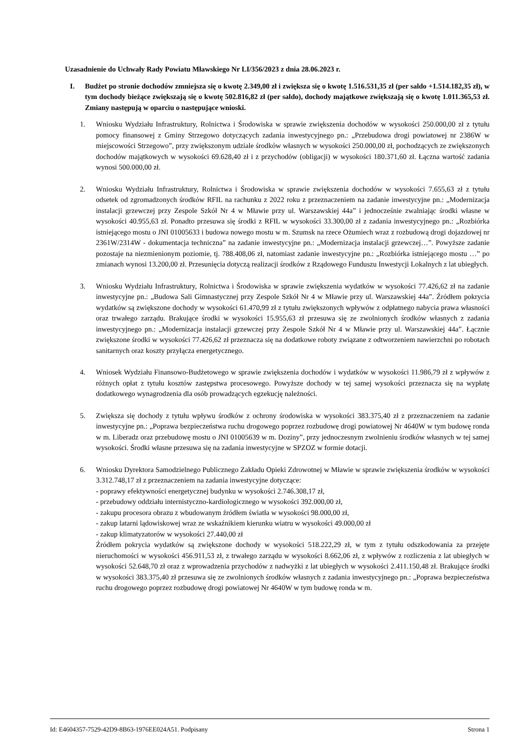Uzasadnienie do Uchwały Rady Powiatu Mławskiego Nr LI/356/2023 z dnia 28.06.2023 r.
I. Budżet po stronie dochodów zmniejsza się o kwotę 2.349,00 zł i zwiększa się o kwotę 1.516.531,35 zł (per saldo +1.514.182,35 zł), w tym dochody bieżące zwiększają się o kwotę 502.816,82 zł (per saldo), dochody majątkowe zwiększają się o kwotę 1.011.365,53 zł. Zmiany następują w oparciu o następujące wnioski.
1. Wniosku Wydziału Infrastruktury, Rolnictwa i Środowiska w sprawie zwiększenia dochodów w wysokości 250.000,00 zł z tytułu pomocy finansowej z Gminy Strzegowo dotyczących zadania inwestycyjnego pn.: „Przebudowa drogi powiatowej nr 2386W w miejscowości Strzegowo”, przy zwiększonym udziale środków własnych w wysokości 250.000,00 zł, pochodzących ze zwiększonych dochodów majątkowych w wysokości 69.628,40 zł i z przychodów (obligacji) w wysokości 180.371,60 zł. Łączna wartość zadania wynosi 500.000,00 zł.
2. Wniosku Wydziału Infrastruktury, Rolnictwa i Środowiska w sprawie zwiększenia dochodów w wysokości 7.655,63 zł z tytułu odsetek od zgromadzonych środków RFIL na rachunku z 2022 roku z przeznaczeniem na zadanie inwestycyjne pn.: „Modernizacja instalacji grzewczej przy Zespole Szkół Nr 4 w Mławie przy ul. Warszawskiej 44a” i jednocześnie zwalniając środki własne w wysokości 40.955,63 zł. Ponadto przesuwa się środki z RFIL w wysokości 33.300,00 zł z zadania inwestycyjnego pn.: „Rozbiórka istniejącego mostu o JNI 01005633 i budowa nowego mostu w m. Szumsk na rzece Ożumiech wraz z rozbudową drogi dojazdowej nr 2361W/2314W - dokumentacja techniczna” na zadanie inwestycyjne pn.: „Modernizacja instalacji grzewczej…”. Powyższe zadanie pozostaje na niezmienionym poziomie, tj. 788.408,06 zł, natomiast zadanie inwestycyjne pn.: „Rozbiórka istniejącego mostu …” po zmianach wynosi 13.200,00 zł. Przesunięcia dotyczą realizacji środków z Rządowego Funduszu Inwestycji Lokalnych z lat ubiegłych.
3. Wniosku Wydziału Infrastruktury, Rolnictwa i Środowiska w sprawie zwiększenia wydatków w wysokości 77.426,62 zł na zadanie inwestycyjne pn.: „Budowa Sali Gimnastycznej przy Zespole Szkół Nr 4 w Mławie przy ul. Warszawskiej 44a”. Źródłem pokrycia wydatków są zwiększone dochody w wysokości 61.470,99 zł z tytułu zwiększonych wpływów z odpłatnego nabycia prawa własności oraz trwałego zarządu. Brakujące środki w wysokości 15.955,63 zł przesuwa się ze zwolnionych środków własnych z zadania inwestycyjnego pn.: „Modernizacja instalacji grzewczej przy Zespole Szkół Nr 4 w Mławie przy ul. Warszawskiej 44a”. Łącznie zwiększone środki w wysokości 77.426,62 zł przeznacza się na dodatkowe roboty związane z odtworzeniem nawierzchni po robotach sanitarnych oraz koszty przyłącza energetycznego.
4. Wniosek Wydziału Finansowo-Budżetowego w sprawie zwiększenia dochodów i wydatków w wysokości 11.986,79 zł z wpływów z różnych opłat z tytułu kosztów zastępstwa procesowego. Powyższe dochody w tej samej wysokości przeznacza się na wypłatę dodatkowego wynagrodzenia dla osób prowadzących egzekucję należności.
5. Zwiększa się dochody z tytułu wpływu środków z ochrony środowiska w wysokości 383.375,40 zł z przeznaczeniem na zadanie inwestycyjne pn.: „Poprawa bezpieczeństwa ruchu drogowego poprzez rozbudowę drogi powiatowej Nr 4640W w tym budowę ronda w m. Liberadz oraz przebudowę mostu o JNI 01005639 w m. Doziny”, przy jednoczesnym zwolnieniu środków własnych w tej samej wysokości. Środki własne przesuwa się na zadania inwestycyjne w SPZOZ w formie dotacji.
6. Wniosku Dyrektora Samodzielnego Publicznego Zakładu Opieki Zdrowotnej w Mławie w sprawie zwiększenia środków w wysokości 3.312.748,17 zł z przeznaczeniem na zadania inwestycyjne dotyczące:
- poprawy efektywności energetycznej budynku w wysokości 2.746.308,17 zł,
- przebudowy oddziału internistyczno-kardiologicznego w wysokości 392.000,00 zł,
- zakupu procesora obrazu z wbudowanym źródłem światła w wysokości 98.000,00 zł,
- zakup latarni lądowiskowej wraz ze wskaźnikiem kierunku wiatru w wysokości 49.000,00 zł
- zakup klimatyzatorów w wysokości 27.440,00 zł
Źródłem pokrycia wydatków są zwiększone dochody w wysokości 518.222,29 zł, w tym z tytułu odszkodowania za przejęte nieruchomości w wysokości 456.911,53 zł, z trwałego zarządu w wysokości 8.662,06 zł, z wpływów z rozliczenia z lat ubiegłych w wysokości 52.648,70 zł oraz z wprowadzenia przychodów z nadwyżki z lat ubiegłych w wysokości 2.411.150,48 zł. Brakujące środki w wysokości 383.375,40 zł przesuwa się ze zwolnionych środków własnych z zadania inwestycyjnego pn.: „Poprawa bezpieczeństwa ruchu drogowego poprzez rozbudowę drogi powiatowej Nr 4640W w tym budowę ronda w m.
Id: E4604357-7529-42D9-8B63-1976EE024A51. Podpisany Strona 1